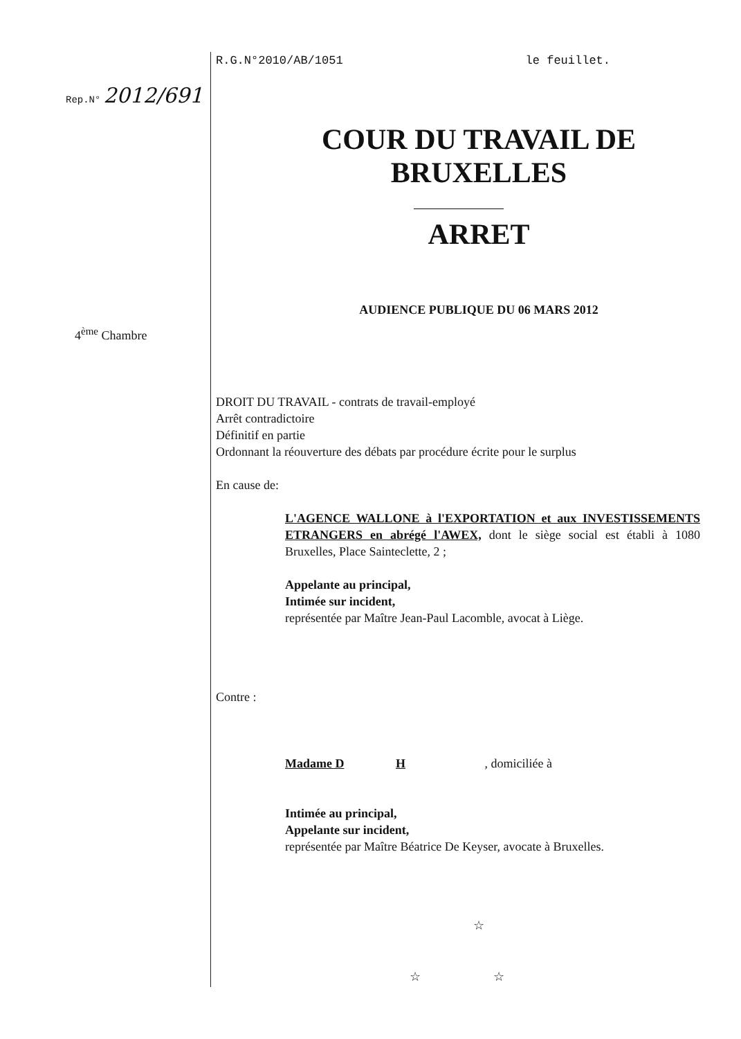Rep.N° 2012/691
4<sup>ème</sup> Chambre
R.G.N°2010/AB/1051 le feuillet.
COUR DU TRAVAIL DE
BRUXELLES
ARRET
AUDIENCE PUBLIQUE DU 06 MARS 2012
DROIT DU TRAVAIL - contrats de travail-employé
Arrêt contradictoire
Définitif en partie
Ordonnant la réouverture des débats par procédure écrite pour le surplus
En cause de:
L'AGENCE WALLONE à l'EXPORTATION et aux INVESTISSEMENTS ETRANGERS en abrégé l'AWEX, dont le siège social est établi à 1080 Bruxelles, Place Sainteclette, 2 ;
Appelante au principal,
Intimée sur incident,
représentée par Maître Jean-Paul Lacomble, avocat à Liège.
Contre :
Madame D H , domiciliée à
Intimée au principal,
Appelante sur incident,
représentée par Maître Béatrice De Keyser, avocate à Bruxelles.
☆
☆ ☆